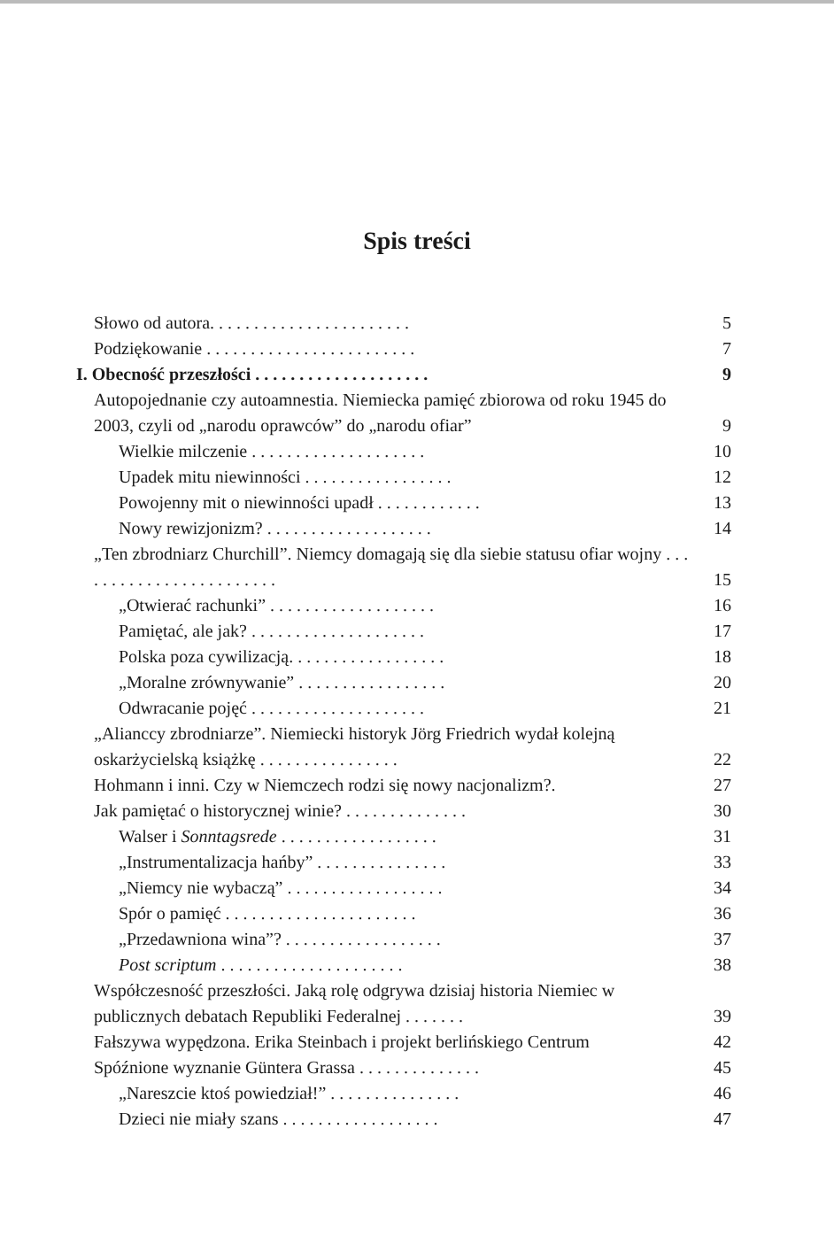Spis treści
Słowo od autora. . . . . . . . . . . . . . . . . . . . . . . 5
Podziękowanie . . . . . . . . . . . . . . . . . . . . . . . . 7
I. Obecność przeszłości . . . . . . . . . . . . . . . . . . . . 9
Autopojednanie czy autoamnestia. Niemiecka pamięć zbiorowa od roku 1945 do 2003, czyli od „narodu oprawców” do „narodu ofiar” 9
Wielkie milczenie . . . . . . . . . . . . . . . . . . . . 10
Upadek mitu niewinności . . . . . . . . . . . . . . . . . 12
Powojenny mit o niewinności upadł . . . . . . . . . . . . 13
Nowy rewizjonizm? . . . . . . . . . . . . . . . . . . . 14
„Ten zbrodniarz Churchill”. Niemcy domagają się dla siebie statusu ofiar wojny . . . . . . . . . . . . . . . . . . . . . . . . 15
„Otwierać rachunki” . . . . . . . . . . . . . . . . . . . 16
Pamiętać, ale jak? . . . . . . . . . . . . . . . . . . . . 17
Polska poza cywilizacją. . . . . . . . . . . . . . . . . . 18
„Moralne zrównywanie” . . . . . . . . . . . . . . . . . 20
Odwracanie pojęć . . . . . . . . . . . . . . . . . . . . 21
„Alianccy zbrodniarze”. Niemiecki historyk Jörg Friedrich wydał kolejną oskarżycielską książkę . . . . . . . . . . . . . . . . 22
Hohmann i inni. Czy w Niemczech rodzi się nowy nacjonalizm?. 27
Jak pamiętać o historycznej winie? . . . . . . . . . . . . . . 30
Walser i Sonntagsrede . . . . . . . . . . . . . . . . . . 31
„Instrumentalizacja hańby” . . . . . . . . . . . . . . . 33
„Niemcy nie wybaczą” . . . . . . . . . . . . . . . . . . 34
Spór o pamięć . . . . . . . . . . . . . . . . . . . . . . 36
„Przedawniona wina”? . . . . . . . . . . . . . . . . . . 37
Post scriptum . . . . . . . . . . . . . . . . . . . . . 38
Współczesność przeszłości. Jaką rolę odgrywa dzisiaj historia Niemiec w publicznych debatach Republiki Federalnej . . . . . . . 39
Fałszywa wypędzona. Erika Steinbach i projekt berlińskiego Centrum 42
Spóźnione wyznanie Güntera Grassa . . . . . . . . . . . . . . 45
„Nareszcie ktoś powiedział!” . . . . . . . . . . . . . . . 46
Dzieci nie miały szans . . . . . . . . . . . . . . . . . . 47